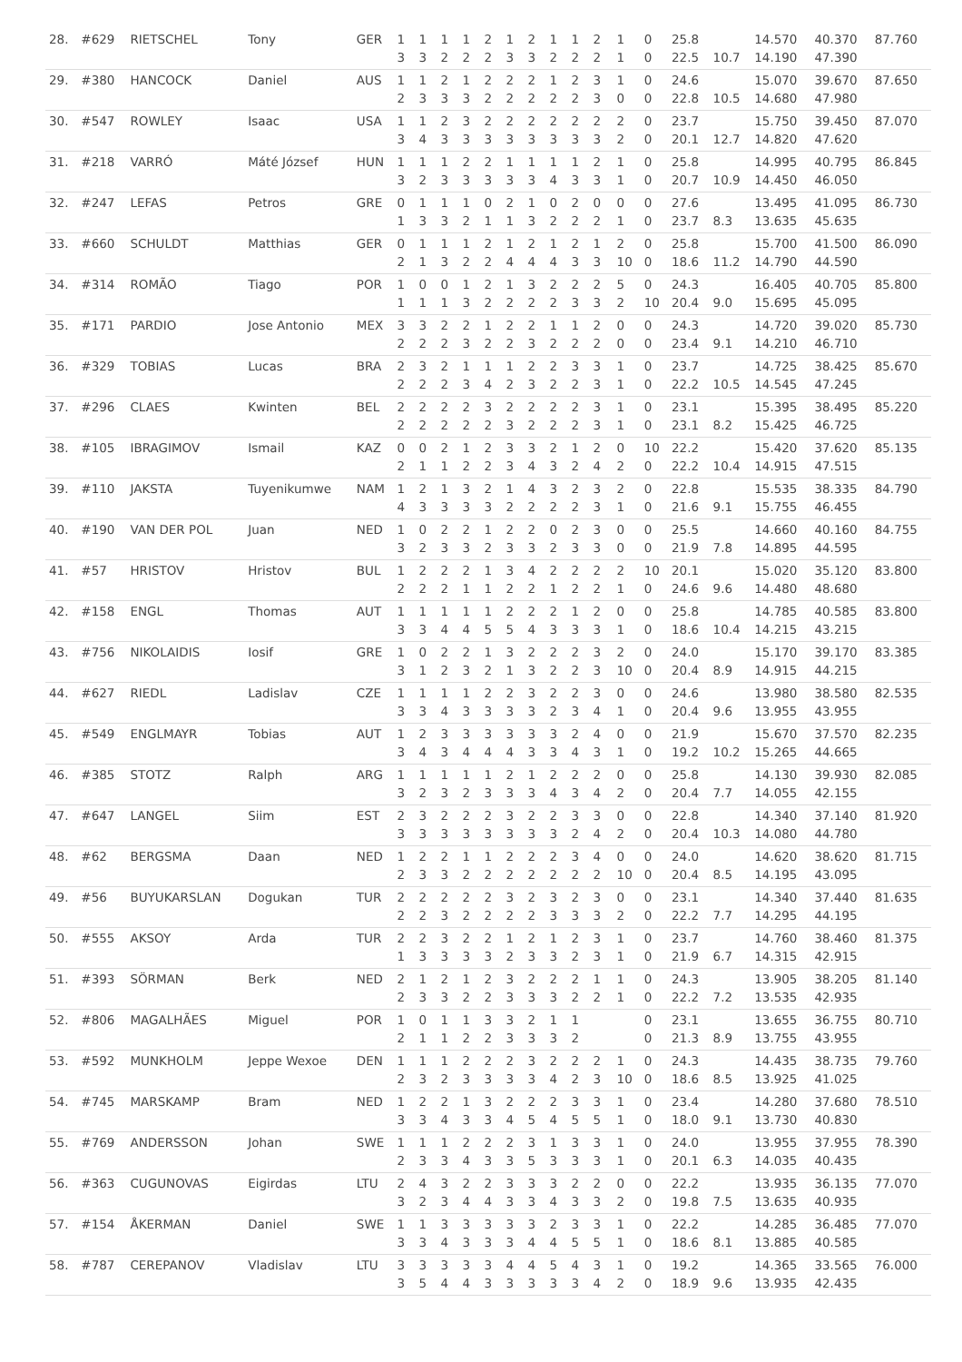| 28. | #629 | RIETSCHEL | Tony | GER | 1 | 1 | 1 | 1 | 2 | 1 | 2 | 1 | 1 | 2 | 1 | 0 | 25.8 | | 14.570 | 40.370 | 87.760 |
| | | | | | 3 | 3 | 2 | 2 | 2 | 3 | 3 | 2 | 2 | 2 | 1 | 0 | 22.5 | 10.7 | 14.190 | 47.390 | |
| 29. | #380 | HANCOCK | Daniel | AUS | 1 | 1 | 2 | 1 | 2 | 2 | 2 | 1 | 2 | 3 | 1 | 0 | 24.6 | | 15.070 | 39.670 | 87.650 |
| | | | | | 2 | 3 | 3 | 3 | 2 | 2 | 2 | 2 | 2 | 3 | 0 | 0 | 22.8 | 10.5 | 14.680 | 47.980 | |
| 30. | #547 | ROWLEY | Isaac | USA | 1 | 1 | 2 | 3 | 2 | 2 | 2 | 2 | 2 | 2 | 2 | 0 | 23.7 | | 15.750 | 39.450 | 87.070 |
| | | | | | 3 | 4 | 3 | 3 | 3 | 3 | 3 | 3 | 3 | 3 | 2 | 0 | 20.1 | 12.7 | 14.820 | 47.620 | |
| 31. | #218 | VARRÓ | Máté József | HUN | 1 | 1 | 1 | 2 | 2 | 1 | 1 | 1 | 1 | 2 | 1 | 0 | 25.8 | | 14.995 | 40.795 | 86.845 |
| | | | | | 3 | 2 | 3 | 3 | 3 | 3 | 3 | 4 | 3 | 3 | 1 | 0 | 20.7 | 10.9 | 14.450 | 46.050 | |
| 32. | #247 | LEFAS | Petros | GRE | 0 | 1 | 1 | 1 | 0 | 2 | 1 | 0 | 2 | 0 | 0 | 0 | 27.6 | | 13.495 | 41.095 | 86.730 |
| | | | | | 1 | 3 | 3 | 2 | 1 | 1 | 3 | 2 | 2 | 2 | 1 | 0 | 23.7 | 8.3 | 13.635 | 45.635 | |
| 33. | #660 | SCHULDT | Matthias | GER | 0 | 1 | 1 | 1 | 2 | 1 | 2 | 1 | 2 | 1 | 2 | 0 | 25.8 | | 15.700 | 41.500 | 86.090 |
| | | | | | 2 | 1 | 3 | 2 | 2 | 4 | 4 | 4 | 3 | 3 | 10 | 0 | 18.6 | 11.2 | 14.790 | 44.590 | |
| 34. | #314 | ROMÃO | Tiago | POR | 1 | 0 | 0 | 1 | 2 | 1 | 3 | 2 | 2 | 2 | 5 | 0 | 24.3 | | 16.405 | 40.705 | 85.800 |
| | | | | | 1 | 1 | 1 | 3 | 2 | 2 | 2 | 2 | 3 | 3 | 2 | 10 | 20.4 | 9.0 | 15.695 | 45.095 | |
| 35. | #171 | PARDIO | Jose Antonio | MEX | 3 | 3 | 2 | 2 | 1 | 2 | 2 | 1 | 1 | 2 | 0 | 0 | 24.3 | | 14.720 | 39.020 | 85.730 |
| | | | | | 2 | 2 | 2 | 3 | 2 | 2 | 3 | 2 | 2 | 2 | 0 | 0 | 23.4 | 9.1 | 14.210 | 46.710 | |
| 36. | #329 | TOBIAS | Lucas | BRA | 2 | 3 | 2 | 1 | 1 | 1 | 2 | 2 | 3 | 3 | 1 | 0 | 23.7 | | 14.725 | 38.425 | 85.670 |
| | | | | | 2 | 2 | 2 | 3 | 4 | 2 | 3 | 2 | 2 | 3 | 1 | 0 | 22.2 | 10.5 | 14.545 | 47.245 | |
| 37. | #296 | CLAES | Kwinten | BEL | 2 | 2 | 2 | 2 | 3 | 2 | 2 | 2 | 2 | 3 | 1 | 0 | 23.1 | | 15.395 | 38.495 | 85.220 |
| | | | | | 2 | 2 | 2 | 2 | 2 | 3 | 2 | 2 | 2 | 3 | 1 | 0 | 23.1 | 8.2 | 15.425 | 46.725 | |
| 38. | #105 | IBRAGIMOV | Ismail | KAZ | 0 | 0 | 2 | 1 | 2 | 3 | 3 | 2 | 1 | 2 | 0 | 10 | 22.2 | | 15.420 | 37.620 | 85.135 |
| | | | | | 2 | 1 | 1 | 2 | 2 | 3 | 4 | 3 | 2 | 4 | 2 | 0 | 22.2 | 10.4 | 14.915 | 47.515 | |
| 39. | #110 | JAKSTA | Tuyenikumwe | NAM | 1 | 2 | 1 | 3 | 2 | 1 | 4 | 3 | 2 | 3 | 2 | 0 | 22.8 | | 15.535 | 38.335 | 84.790 |
| | | | | | 4 | 3 | 3 | 3 | 3 | 2 | 2 | 2 | 2 | 3 | 1 | 0 | 21.6 | 9.1 | 15.755 | 46.455 | |
| 40. | #190 | VAN DER POL | Juan | NED | 1 | 0 | 2 | 2 | 1 | 2 | 2 | 0 | 2 | 3 | 0 | 0 | 25.5 | | 14.660 | 40.160 | 84.755 |
| | | | | | 3 | 2 | 3 | 3 | 2 | 3 | 3 | 2 | 3 | 3 | 0 | 0 | 21.9 | 7.8 | 14.895 | 44.595 | |
| 41. | #57 | HRISTOV | Hristov | BUL | 1 | 2 | 2 | 2 | 1 | 3 | 4 | 2 | 2 | 2 | 2 | 10 | 20.1 | | 15.020 | 35.120 | 83.800 |
| | | | | | 2 | 2 | 2 | 1 | 1 | 2 | 2 | 1 | 2 | 2 | 1 | 0 | 24.6 | 9.6 | 14.480 | 48.680 | |
| 42. | #158 | ENGL | Thomas | AUT | 1 | 1 | 1 | 1 | 1 | 2 | 2 | 2 | 1 | 2 | 0 | 0 | 25.8 | | 14.785 | 40.585 | 83.800 |
| | | | | | 3 | 3 | 4 | 4 | 5 | 5 | 4 | 3 | 3 | 3 | 1 | 0 | 18.6 | 10.4 | 14.215 | 43.215 | |
| 43. | #756 | NIKOLAIDIS | Iosif | GRE | 1 | 0 | 2 | 2 | 1 | 3 | 2 | 2 | 2 | 3 | 2 | 0 | 24.0 | | 15.170 | 39.170 | 83.385 |
| | | | | | 3 | 1 | 2 | 3 | 2 | 1 | 3 | 2 | 2 | 3 | 10 | 0 | 20.4 | 8.9 | 14.915 | 44.215 | |
| 44. | #627 | RIEDL | Ladislav | CZE | 1 | 1 | 1 | 1 | 2 | 2 | 3 | 2 | 2 | 3 | 0 | 0 | 24.6 | | 13.980 | 38.580 | 82.535 |
| | | | | | 3 | 3 | 4 | 3 | 3 | 3 | 3 | 2 | 3 | 4 | 1 | 0 | 20.4 | 9.6 | 13.955 | 43.955 | |
| 45. | #549 | ENGLMAYR | Tobias | AUT | 1 | 2 | 3 | 3 | 3 | 3 | 3 | 3 | 2 | 4 | 0 | 0 | 21.9 | | 15.670 | 37.570 | 82.235 |
| | | | | | 3 | 4 | 3 | 4 | 4 | 4 | 3 | 3 | 4 | 3 | 1 | 0 | 19.2 | 10.2 | 15.265 | 44.665 | |
| 46. | #385 | STOTZ | Ralph | ARG | 1 | 1 | 1 | 1 | 1 | 2 | 1 | 2 | 2 | 2 | 0 | 0 | 25.8 | | 14.130 | 39.930 | 82.085 |
| | | | | | 3 | 2 | 3 | 2 | 3 | 3 | 3 | 4 | 3 | 4 | 2 | 0 | 20.4 | 7.7 | 14.055 | 42.155 | |
| 47. | #647 | LANGEL | Siim | EST | 2 | 3 | 2 | 2 | 2 | 3 | 2 | 2 | 3 | 3 | 0 | 0 | 22.8 | | 14.340 | 37.140 | 81.920 |
| | | | | | 3 | 3 | 3 | 3 | 3 | 3 | 3 | 3 | 2 | 4 | 2 | 0 | 20.4 | 10.3 | 14.080 | 44.780 | |
| 48. | #62 | BERGSMA | Daan | NED | 1 | 2 | 2 | 1 | 1 | 2 | 2 | 2 | 3 | 4 | 0 | 0 | 24.0 | | 14.620 | 38.620 | 81.715 |
| | | | | | 2 | 3 | 3 | 2 | 2 | 2 | 2 | 2 | 2 | 2 | 10 | 0 | 20.4 | 8.5 | 14.195 | 43.095 | |
| 49. | #56 | BUYUKARSLAN | Dogukan | TUR | 2 | 2 | 2 | 2 | 2 | 3 | 2 | 3 | 2 | 3 | 0 | 0 | 23.1 | | 14.340 | 37.440 | 81.635 |
| | | | | | 2 | 2 | 3 | 2 | 2 | 2 | 2 | 3 | 3 | 3 | 2 | 0 | 22.2 | 7.7 | 14.295 | 44.195 | |
| 50. | #555 | AKSOY | Arda | TUR | 2 | 2 | 3 | 2 | 2 | 1 | 2 | 1 | 2 | 3 | 1 | 0 | 23.7 | | 14.760 | 38.460 | 81.375 |
| | | | | | 1 | 3 | 3 | 3 | 3 | 2 | 3 | 3 | 2 | 3 | 1 | 0 | 21.9 | 6.7 | 14.315 | 42.915 | |
| 51. | #393 | SÖRMAN | Berk | NED | 2 | 1 | 2 | 1 | 2 | 3 | 2 | 2 | 2 | 1 | 1 | 0 | 24.3 | | 13.905 | 38.205 | 81.140 |
| | | | | | 2 | 3 | 3 | 2 | 2 | 3 | 3 | 3 | 2 | 2 | 1 | 0 | 22.2 | 7.2 | 13.535 | 42.935 | |
| 52. | #806 | MAGALHÃES | Miguel | POR | 1 | 0 | 1 | 1 | 3 | 3 | 2 | 1 | 1 | | | 0 | 23.1 | | 13.655 | 36.755 | 80.710 |
| | | | | | 2 | 1 | 1 | 2 | 2 | 3 | 3 | 3 | 2 | | | 0 | 21.3 | 8.9 | 13.755 | 43.955 | |
| 53. | #592 | MUNKHOLM | Jeppe Wexoe | DEN | 1 | 1 | 1 | 2 | 2 | 2 | 3 | 2 | 2 | 2 | 1 | 0 | 24.3 | | 14.435 | 38.735 | 79.760 |
| | | | | | 2 | 3 | 2 | 3 | 3 | 3 | 3 | 4 | 2 | 3 | 10 | 0 | 18.6 | 8.5 | 13.925 | 41.025 | |
| 54. | #745 | MARSKAMP | Bram | NED | 1 | 2 | 2 | 1 | 3 | 2 | 2 | 2 | 3 | 3 | 1 | 0 | 23.4 | | 14.280 | 37.680 | 78.510 |
| | | | | | 3 | 3 | 4 | 3 | 3 | 4 | 5 | 4 | 5 | 5 | 1 | 0 | 18.0 | 9.1 | 13.730 | 40.830 | |
| 55. | #769 | ANDERSSON | Johan | SWE | 1 | 1 | 1 | 2 | 2 | 2 | 3 | 1 | 3 | 3 | 1 | 0 | 24.0 | | 13.955 | 37.955 | 78.390 |
| | | | | | 2 | 3 | 3 | 4 | 3 | 3 | 5 | 3 | 3 | 3 | 1 | 0 | 20.1 | 6.3 | 14.035 | 40.435 | |
| 56. | #363 | CUGUNOVAS | Eigirdas | LTU | 2 | 4 | 3 | 2 | 2 | 3 | 3 | 3 | 2 | 2 | 0 | 0 | 22.2 | | 13.935 | 36.135 | 77.070 |
| | | | | | 3 | 2 | 3 | 4 | 4 | 3 | 3 | 4 | 3 | 3 | 2 | 0 | 19.8 | 7.5 | 13.635 | 40.935 | |
| 57. | #154 | ÅKERMAN | Daniel | SWE | 1 | 1 | 3 | 3 | 3 | 3 | 3 | 2 | 3 | 3 | 1 | 0 | 22.2 | | 14.285 | 36.485 | 77.070 |
| | | | | | 3 | 3 | 4 | 3 | 3 | 3 | 4 | 4 | 5 | 5 | 1 | 0 | 18.6 | 8.1 | 13.885 | 40.585 | |
| 58. | #787 | CEREPANOV | Vladislav | LTU | 3 | 3 | 3 | 3 | 3 | 4 | 4 | 5 | 4 | 3 | 1 | 0 | 19.2 | | 14.365 | 33.565 | 76.000 |
| | | | | | 3 | 5 | 4 | 4 | 3 | 3 | 3 | 3 | 3 | 4 | 2 | 0 | 18.9 | 9.6 | 13.935 | 42.435 | |